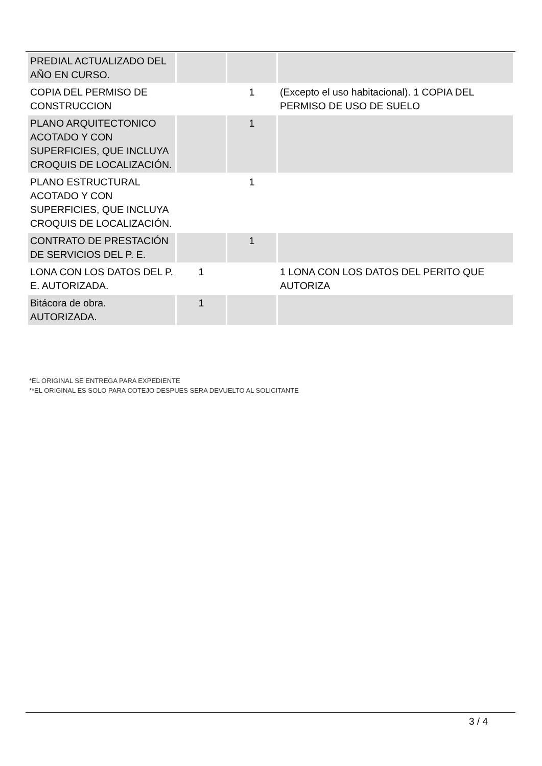| PREDIAL ACTUALIZADO DEL AÑO EN CURSO. | | | |
| COPIA DEL PERMISO DE CONSTRUCCION | | 1 | (Excepto el uso habitacional). 1 COPIA DEL PERMISO DE USO DE SUELO |
| PLANO ARQUITECTONICO ACOTADO Y CON SUPERFICIES, QUE INCLUYA CROQUIS DE LOCALIZACIÓN. | | 1 | |
| PLANO ESTRUCTURAL ACOTADO Y CON SUPERFICIES, QUE INCLUYA CROQUIS DE LOCALIZACIÓN. | | 1 | |
| CONTRATO DE PRESTACIÓN DE SERVICIOS DEL P. E. | | 1 | |
| LONA CON LOS DATOS DEL P. E. AUTORIZADA. | 1 | | 1 LONA CON LOS DATOS DEL PERITO QUE AUTORIZA |
| Bitácora de obra. AUTORIZADA. | 1 | | |
*EL ORIGINAL SE ENTREGA PARA EXPEDIENTE
**EL ORIGINAL ES SOLO PARA COTEJO DESPUES SERA DEVUELTO AL SOLICITANTE
3 / 4